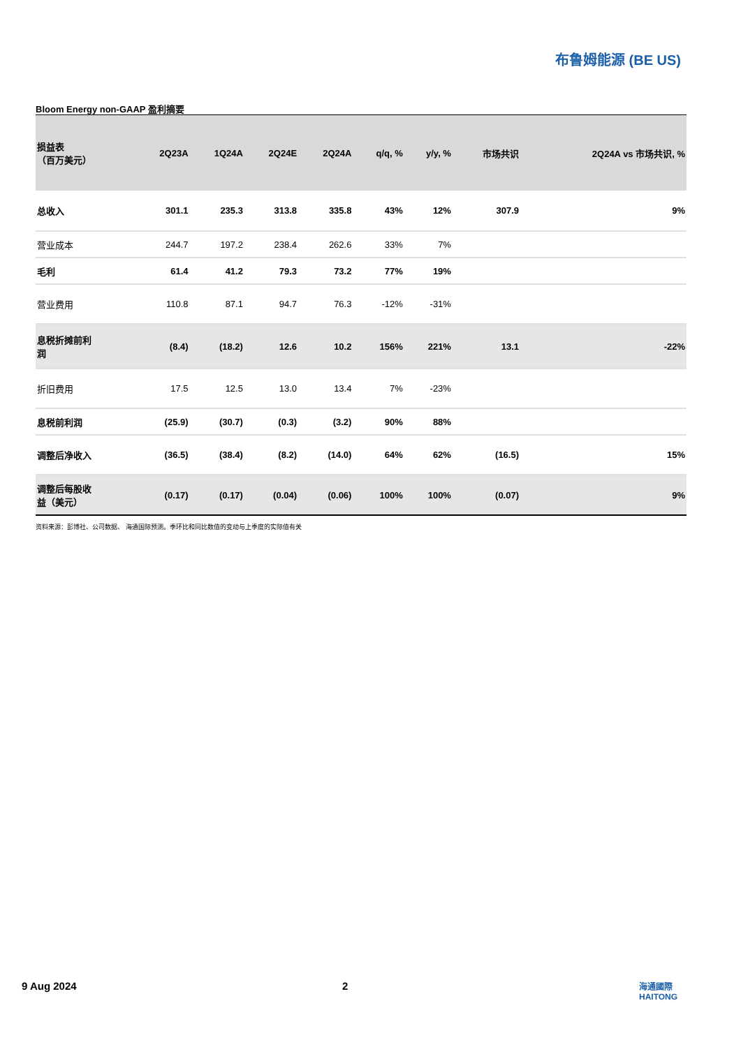布鲁姆能源 (BE US)
Bloom Energy non-GAAP 盈利摘要
| 损益表 （百万美元） | 2Q23A | 1Q24A | 2Q24E | 2Q24A | q/q, % | y/y, % | 市场共识 | 2Q24A vs 市场共识, % |
| --- | --- | --- | --- | --- | --- | --- | --- | --- |
| 总收入 | 301.1 | 235.3 | 313.8 | 335.8 | 43% | 12% | 307.9 | 9% |
| 营业成本 | 244.7 | 197.2 | 238.4 | 262.6 | 33% | 7% | | |
| 毛利 | 61.4 | 41.2 | 79.3 | 73.2 | 77% | 19% | | |
| 营业费用 | 110.8 | 87.1 | 94.7 | 76.3 | -12% | -31% | | |
| 息税折摊前利 润 | (8.4) | (18.2) | 12.6 | 10.2 | 156% | 221% | 13.1 | -22% |
| 折旧费用 | 17.5 | 12.5 | 13.0 | 13.4 | 7% | -23% | | |
| 息税前利润 | (25.9) | (30.7) | (0.3) | (3.2) | 90% | 88% | | |
| 调整后净收入 | (36.5) | (38.4) | (8.2) | (14.0) | 64% | 62% | (16.5) | 15% |
| 调整后每股收 益（美元） | (0.17) | (0.17) | (0.04) | (0.06) | 100% | 100% | (0.07) | 9% |
资料来源：彭博社、公司数据、 海通国际预测。季环比和同比数值的变动与上季度的实际值有关
9 Aug 2024 2
海通國際
HAITONG